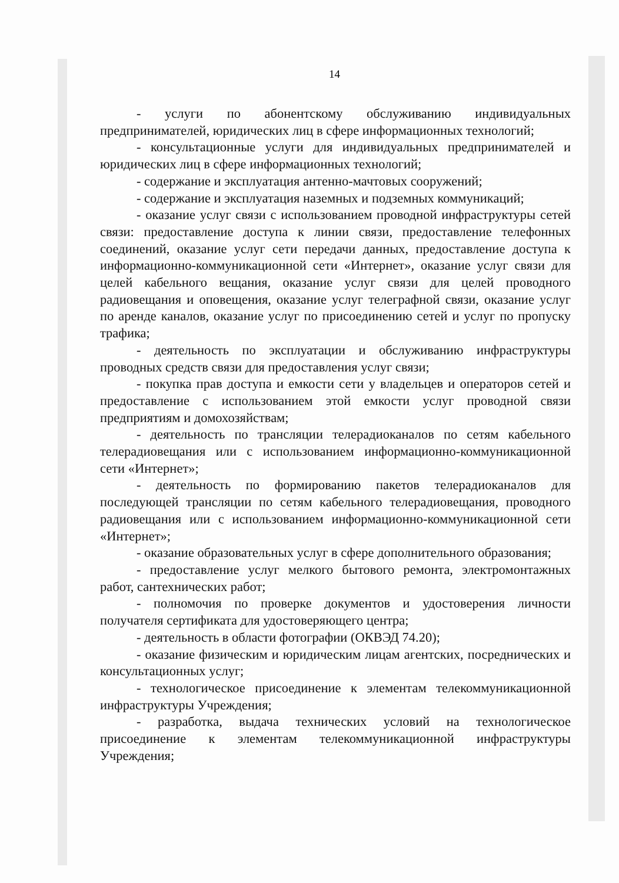14
- услуги по абонентскому обслуживанию индивидуальных предпринимателей, юридических лиц в сфере информационных технологий;
- консультационные услуги для индивидуальных предпринимателей и юридических лиц в сфере информационных технологий;
- содержание и эксплуатация антенно-мачтовых сооружений;
- содержание и эксплуатация наземных и подземных коммуникаций;
- оказание услуг связи с использованием проводной инфраструктуры сетей связи: предоставление доступа к линии связи, предоставление телефонных соединений, оказание услуг сети передачи данных, предоставление доступа к информационно-коммуникационной сети «Интернет», оказание услуг связи для целей кабельного вещания, оказание услуг связи для целей проводного радиовещания и оповещения, оказание услуг телеграфной связи, оказание услуг по аренде каналов, оказание услуг по присоединению сетей и услуг по пропуску трафика;
- деятельность по эксплуатации и обслуживанию инфраструктуры проводных средств связи для предоставления услуг связи;
- покупка прав доступа и емкости сети у владельцев и операторов сетей и предоставление с использованием этой емкости услуг проводной связи предприятиям и домохозяйствам;
- деятельность по трансляции телерадиоканалов по сетям кабельного телерадиовещания или с использованием информационно-коммуникационной сети «Интернет»;
- деятельность по формированию пакетов телерадиоканалов для последующей трансляции по сетям кабельного телерадиовещания, проводного радиовещания или с использованием информационно-коммуникационной сети «Интернет»;
- оказание образовательных услуг в сфере дополнительного образования;
- предоставление услуг мелкого бытового ремонта, электромонтажных работ, сантехнических работ;
- полномочия по проверке документов и удостоверения личности получателя сертификата для удостоверяющего центра;
- деятельность в области фотографии (ОКВЭД 74.20);
- оказание физическим и юридическим лицам агентских, посреднических и консультационных услуг;
- технологическое присоединение к элементам телекоммуникационной инфраструктуры Учреждения;
- разработка, выдача технических условий на технологическое присоединение к элементам телекоммуникационной инфраструктуры Учреждения;